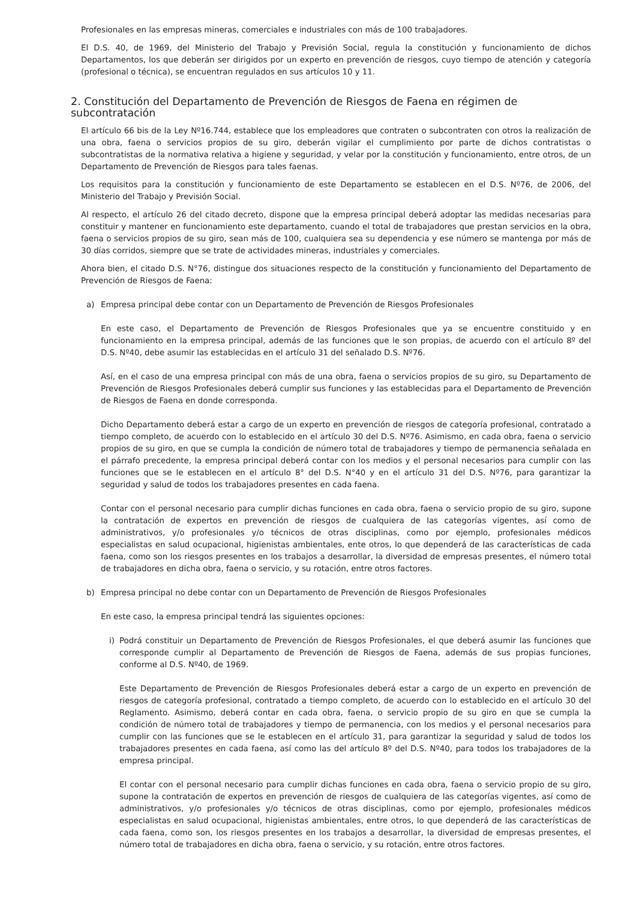Profesionales en las empresas mineras, comerciales e industriales con más de 100 trabajadores.
El D.S. 40, de 1969, del Ministerio del Trabajo y Previsión Social, regula la constitución y funcionamiento de dichos Departamentos, los que deberán ser dirigidos por un experto en prevención de riesgos, cuyo tiempo de atención y categoría (profesional o técnica), se encuentran regulados en sus artículos 10 y 11.
2. Constitución del Departamento de Prevención de Riesgos de Faena en régimen de subcontratación
El artículo 66 bis de la Ley Nº16.744, establece que los empleadores que contraten o subcontraten con otros la realización de una obra, faena o servicios propios de su giro, deberán vigilar el cumplimiento por parte de dichos contratistas o subcontratistas de la normativa relativa a higiene y seguridad, y velar por la constitución y funcionamiento, entre otros, de un Departamento de Prevención de Riesgos para tales faenas.
Los requisitos para la constitución y funcionamiento de este Departamento se establecen en el D.S. Nº76, de 2006, del Ministerio del Trabajo y Previsión Social.
Al respecto, el artículo 26 del citado decreto, dispone que la empresa principal deberá adoptar las medidas necesarias para constituir y mantener en funcionamiento este departamento, cuando el total de trabajadores que prestan servicios en la obra, faena o servicios propios de su giro, sean más de 100, cualquiera sea su dependencia y ese número se mantenga por más de 30 días corridos, siempre que se trate de actividades mineras, industriales y comerciales.
Ahora bien, el citado D.S. N°76, distingue dos situaciones respecto de la constitución y funcionamiento del Departamento de Prevención de Riesgos de Faena:
a) Empresa principal debe contar con un Departamento de Prevención de Riesgos Profesionales
En este caso, el Departamento de Prevención de Riesgos Profesionales que ya se encuentre constituido y en funcionamiento en la empresa principal, además de las funciones que le son propias, de acuerdo con el artículo 8º del D.S. Nº40, debe asumir las establecidas en el artículo 31 del señalado D.S. Nº76.
Así, en el caso de una empresa principal con más de una obra, faena o servicios propios de su giro, su Departamento de Prevención de Riesgos Profesionales deberá cumplir sus funciones y las establecidas para el Departamento de Prevención de Riesgos de Faena en donde corresponda.
Dicho Departamento deberá estar a cargo de un experto en prevención de riesgos de categoría profesional, contratado a tiempo completo, de acuerdo con lo establecido en el artículo 30 del D.S. Nº76. Asimismo, en cada obra, faena o servicio propios de su giro, en que se cumpla la condición de número total de trabajadores y tiempo de permanencia señalada en el párrafo precedente, la empresa principal deberá contar con los medios y el personal necesarios para cumplir con las funciones que se le establecen en el artículo 8° del D.S. N°40 y en el artículo 31 del D.S. Nº76, para garantizar la seguridad y salud de todos los trabajadores presentes en cada faena.
Contar con el personal necesario para cumplir dichas funciones en cada obra, faena o servicio propio de su giro, supone la contratación de expertos en prevención de riesgos de cualquiera de las categorías vigentes, así como de administrativos, y/o profesionales y/o técnicos de otras disciplinas, como por ejemplo, profesionales médicos especialistas en salud ocupacional, higienistas ambientales, ente otros, lo que dependerá de las características de cada faena, como son los riesgos presentes en los trabajos a desarrollar, la diversidad de empresas presentes, el número total de trabajadores en dicha obra, faena o servicio, y su rotación, entre otros factores.
b) Empresa principal no debe contar con un Departamento de Prevención de Riesgos Profesionales
En este caso, la empresa principal tendrá las siguientes opciones:
i) Podrá constituir un Departamento de Prevención de Riesgos Profesionales, el que deberá asumir las funciones que corresponde cumplir al Departamento de Prevención de Riesgos de Faena, además de sus propias funciones, conforme al D.S. Nº40, de 1969.
Este Departamento de Prevención de Riesgos Profesionales deberá estar a cargo de un experto en prevención de riesgos de categoría profesional, contratado a tiempo completo, de acuerdo con lo establecido en el artículo 30 del Reglamento. Asimismo, deberá contar en cada obra, faena, o servicio propio de su giro en que se cumpla la condición de número total de trabajadores y tiempo de permanencia, con los medios y el personal necesarios para cumplir con las funciones que se le establecen en el artículo 31, para garantizar la seguridad y salud de todos los trabajadores presentes en cada faena, así como las del artículo 8º del D.S. Nº40, para todos los trabajadores de la empresa principal.
El contar con el personal necesario para cumplir dichas funciones en cada obra, faena o servicio propio de su giro, supone la contratación de expertos en prevención de riesgos de cualquiera de las categorías vigentes, así como de administrativos, y/o profesionales y/o técnicos de otras disciplinas, como por ejemplo, profesionales médicos especialistas en salud ocupacional, higienistas ambientales, entre otros, lo que dependerá de las características de cada faena, como son, los riesgos presentes en los trabajos a desarrollar, la diversidad de empresas presentes, el número total de trabajadores en dicha obra, faena o servicio, y su rotación, entre otros factores.